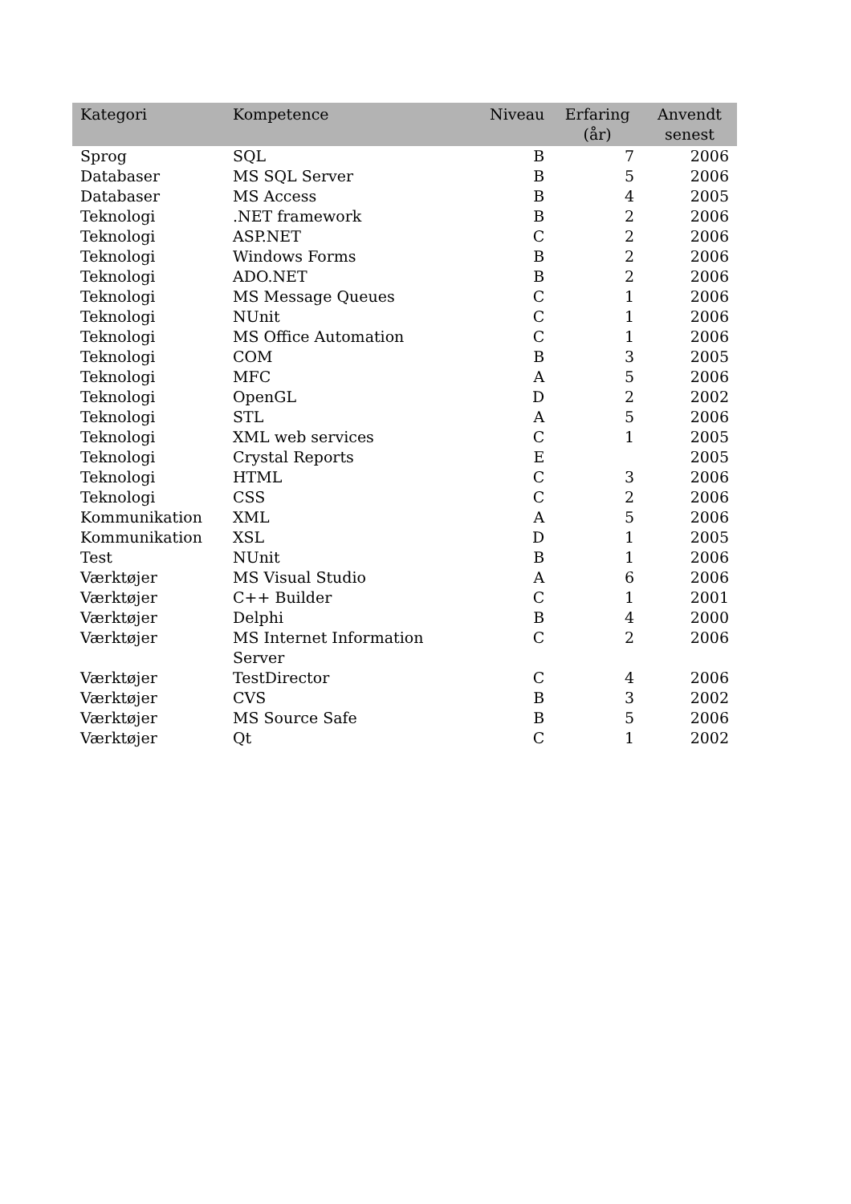| Kategori | Kompetence | Niveau | Erfaring (år) | Anvendt senest |
| --- | --- | --- | --- | --- |
| Sprog | SQL | B | 7 | 2006 |
| Databaser | MS SQL Server | B | 5 | 2006 |
| Databaser | MS Access | B | 4 | 2005 |
| Teknologi | .NET framework | B | 2 | 2006 |
| Teknologi | ASP.NET | C | 2 | 2006 |
| Teknologi | Windows Forms | B | 2 | 2006 |
| Teknologi | ADO.NET | B | 2 | 2006 |
| Teknologi | MS Message Queues | C | 1 | 2006 |
| Teknologi | NUnit | C | 1 | 2006 |
| Teknologi | MS Office Automation | C | 1 | 2006 |
| Teknologi | COM | B | 3 | 2005 |
| Teknologi | MFC | A | 5 | 2006 |
| Teknologi | OpenGL | D | 2 | 2002 |
| Teknologi | STL | A | 5 | 2006 |
| Teknologi | XML web services | C | 1 | 2005 |
| Teknologi | Crystal Reports | E | | 2005 |
| Teknologi | HTML | C | 3 | 2006 |
| Teknologi | CSS | C | 2 | 2006 |
| Kommunikation | XML | A | 5 | 2006 |
| Kommunikation | XSL | D | 1 | 2005 |
| Test | NUnit | B | 1 | 2006 |
| Værktøjer | MS Visual Studio | A | 6 | 2006 |
| Værktøjer | C++ Builder | C | 1 | 2001 |
| Værktøjer | Delphi | B | 4 | 2000 |
| Værktøjer | MS Internet Information Server | C | 2 | 2006 |
| Værktøjer | TestDirector | C | 4 | 2006 |
| Værktøjer | CVS | B | 3 | 2002 |
| Værktøjer | MS Source Safe | B | 5 | 2006 |
| Værktøjer | Qt | C | 1 | 2002 |